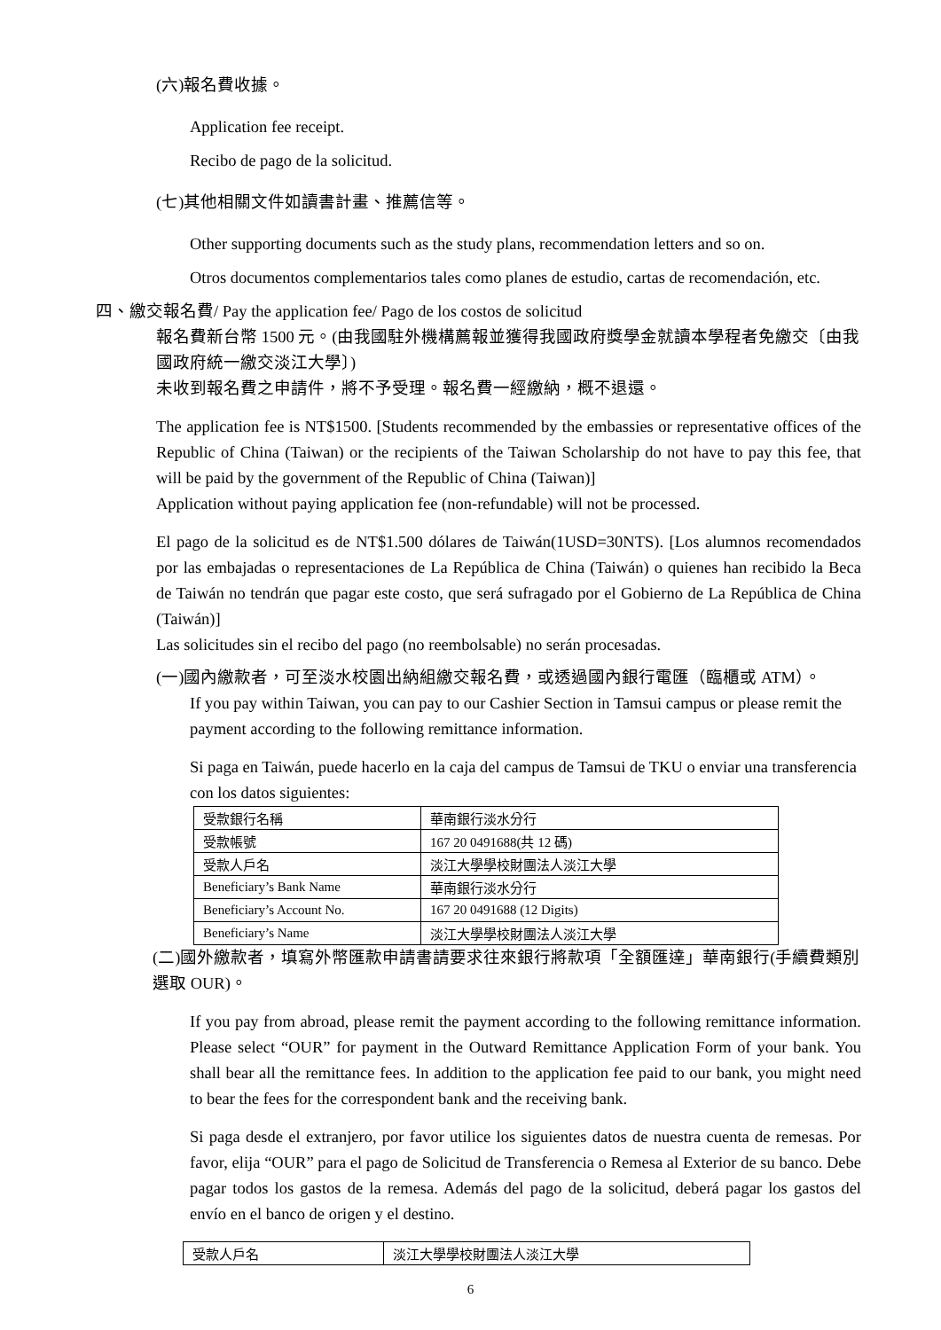(六)報名費收據。
Application fee receipt.
Recibo de pago de la solicitud.
(七)其他相關文件如讀書計畫、推薦信等。
Other supporting documents such as the study plans, recommendation letters and so on.
Otros documentos complementarios tales como planes de estudio, cartas de recomendación, etc.
四、繳交報名費/ Pay the application fee/ Pago de los costos de solicitud
報名費新台幣 1500 元。(由我國駐外機構薦報並獲得我國政府獎學金就讀本學程者免繳交〔由我國政府統一繳交淡江大學〕)
未收到報名費之申請件，將不予受理。報名費一經繳納，概不退還。
The application fee is NT$1500. [Students recommended by the embassies or representative offices of the Republic of China (Taiwan) or the recipients of the Taiwan Scholarship do not have to pay this fee, that will be paid by the government of the Republic of China (Taiwan)]
Application without paying application fee (non-refundable) will not be processed.
El pago de la solicitud es de NT$1.500 dólares de Taiwán(1USD=30NTS). [Los alumnos recomendados por las embajadas o representaciones de La República de China (Taiwán) o quienes han recibido la Beca de Taiwán no tendrán que pagar este costo, que será sufragado por el Gobierno de La República de China (Taiwán)]
Las solicitudes sin el recibo del pago (no reembolsable) no serán procesadas.
(一)國內繳款者，可至淡水校園出納組繳交報名費，或透過國內銀行電匯（臨櫃或 ATM）。
If you pay within Taiwan, you can pay to our Cashier Section in Tamsui campus or please remit the payment according to the following remittance information.
Si paga en Taiwán, puede hacerlo en la caja del campus de Tamsui de TKU o enviar una transferencia con los datos siguientes:
| 受款銀行名稱 | 華南銀行淡水分行 |
| 受款帳號 | 167 20 0491688(共 12 碼) |
| 受款人戶名 | 淡江大學學校財團法人淡江大學 |
| Beneficiary’s Bank Name | 華南銀行淡水分行 |
| Beneficiary’s Account No. | 167 20 0491688 (12 Digits) |
| Beneficiary’s Name | 淡江大學學校財團法人淡江大學 |
(二)國外繳款者，填寫外幣匯款申請書請要求往來銀行將款項「全額匯達」華南銀行(手續費類別選取 OUR)。
If you pay from abroad, please remit the payment according to the following remittance information. Please select “OUR” for payment in the Outward Remittance Application Form of your bank. You shall bear all the remittance fees. In addition to the application fee paid to our bank, you might need to bear the fees for the correspondent bank and the receiving bank.
Si paga desde el extranjero, por favor utilice los siguientes datos de nuestra cuenta de remesas. Por favor, elija “OUR” para el pago de Solicitud de Transferencia o Remesa al Exterior de su banco. Debe pagar todos los gastos de la remesa. Además del pago de la solicitud, deberá pagar los gastos del envío en el banco de origen y el destino.
| 受款人戶名 | 淡江大學學校財團法人淡江大學 |
6